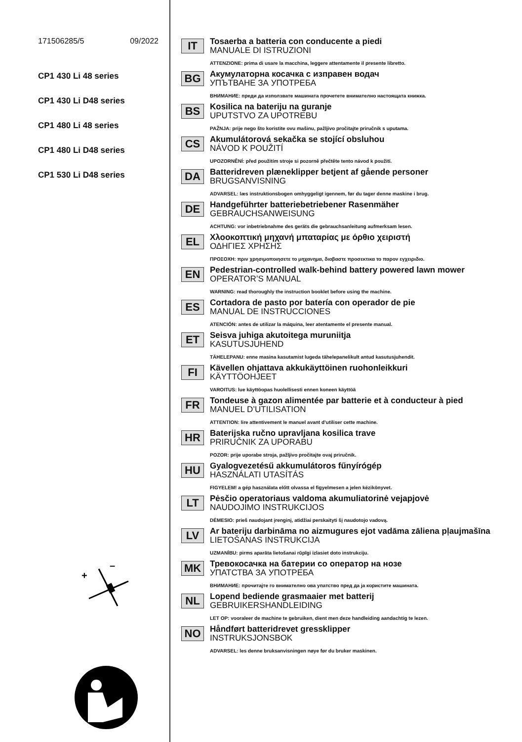171506285/5 09/2022
CP1 430 Li 48 series
CP1 430 Li D48 series
CP1 480 Li 48 series
CP1 480 Li D48 series
CP1 530 Li D48 series
+
–
IT
Tosaerba a batteria con conducente a piedi
MANUALE DI ISTRUZIONI
ATTENZIONE: prima di usare la macchina, leggere attentamente il presente libretto.
BG
Акумулаторна косачка с изправен водач
УПЪТВАНЕ ЗА УПОТРЕБА
ВНИМАНИЕ: преди да използвате машината прочетете внимателно настоящата книжка.
BS
Kosilica na bateriju na guranje
UPUTSTVO ZA UPOTREBU
PAŽNJA: prije nego što koristite ovu mašinu, pažljivo pročitajte priručnik s uputama.
CS
Akumulátorová sekačka se stojící obsluhou
NÁVOD K POUŽITÍ
UPOZORNĚNÍ: před použitím stroje si pozorně přečtěte tento návod k použití.
DA
Batteridreven plæneklipper betjent af gående personer
BRUGSANVISNING
ADVARSEL: læs instruktionsbogen omhyggeligt igennem, før du tager denne maskine i brug.
DE
Handgeführter batteriebetriebener Rasenmäher
GEBRAUCHSANWEISUNG
ACHTUNG: vor inbetriebnahme des geräts die gebrauchsanleitung aufmerksam lesen.
EL
Χλοοκοπτική μηχανή μπαταρίας με όρθιο χειριστή
ΟΔΗΓΙΕΣ ΧΡΗΣΗΣ
ΠΡΟΣΟΧΗ: πριν χρησιμοποιησετε το μηχανημα, διαβαστε προσεκτικα το παρον εγχειριδιο.
EN
Pedestrian-controlled walk-behind battery powered lawn mower
OPERATOR’S MANUAL
WARNING: read thoroughly the instruction booklet before using the machine.
ES
Cortadora de pasto por batería con operador de pie
MANUAL DE INSTRUCCIONES
ATENCIÓN: antes de utilizar la máquina, leer atentamente el presente manual.
ET
Seisva juhiga akutoitega muruniitja
KASUTUSJUHEND
TÄHELEPANU: enne masina kasutamist lugeda tähelepanelikult antud kasutusjuhendit.
FI
Kävellen ohjattava akkukäyttöinen ruohonleikkuri
KÄYTTÖOHJEET
VAROITUS: lue käyttöopas huolellisesti ennen koneen käyttöä
FR
Tondeuse à gazon alimentée par batterie et à conducteur à pied
MANUEL D’UTILISATION
ATTENTION: lire attentivement le manuel avant d’utiliser cette machine.
HR
Baterijska ručno upravljana kosilica trave
PRIRUČNIK ZA UPORABU
POZOR: prije uporabe stroja, pažljivo pročitajte ovaj priručnik.
HU
Gyalogvezetésű akkumulátoros fűnyírógép
HASZNÁLATI UTASÍTÁS
FIGYELEM! a gép használata előtt olvassa el figyelmesen a jelen kézikönyvet.
LT
Pėsčio operatoriaus valdoma akumuliatorinė vejapjovė
NAUDOJIMO INSTRUKCIJOS
DĖMESIO: prieš naudojant įrenginį, atidžiai perskaityti šį naudotojo vadovą.
LV
Ar bateriju darbināma no aizmugures ejot vadāma zāliena pļaujmašīna
LIETOŠANAS INSTRUKCIJA
UZMANĪBU: pirms aparāta lietošanai rūpīgi izlasiet doto instrukciju.
MK
Тревокосачка на батерии со оператор на нозе
УПАТСТВА ЗА УПОТРЕБА
ВНИМАНИЕ: прочитајте го внимателно ова упатство пред да ја користите машината.
NL
Lopend bediende grasmaaier met batterij
GEBRUIKERSHANDLEIDING
LET OP: vooraleer de machine te gebruiken, dient men deze handleiding aandachtig te lezen.
NO
Håndført batteridrevet gressklipper
INSTRUKSJONSBOK
ADVARSEL: les denne bruksanvisningen nøye før du bruker maskinen.